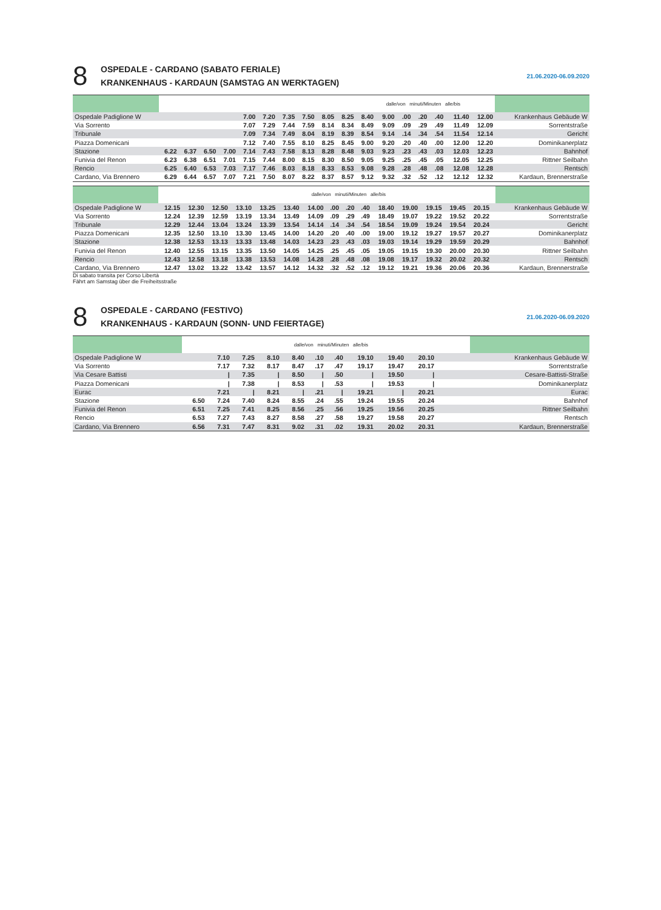8
OSPEDALE - CARDANO (SABATO FERIALE)
KRANKENHAUS - KARDAUN (SAMSTAG AN WERKTAGEN)
21.06.2020-06.09.2020
| | | | | | | | | | | | | dalle/von minuti/Minuten alle/bis | | | | | | |
| Ospedale Padiglione W | | | | | 7.00 | 7.20 | 7.35 | 7.50 | 8.05 | 8.25 | 8.40 | 9.00 | .00 | .20 | .40 | 11.40 | 12.00 | Krankenhaus Gebäude W |
| Via Sorrento | | | | | 7.07 | 7.29 | 7.44 | 7.59 | 8.14 | 8.34 | 8.49 | 9.09 | .09 | .29 | .49 | 11.49 | 12.09 | Sorrentstraße |
| Tribunale | | | | | 7.09 | 7.34 | 7.49 | 8.04 | 8.19 | 8.39 | 8.54 | 9.14 | .14 | .34 | .54 | 11.54 | 12.14 | Gericht |
| Piazza Domenicani | | | | | 7.12 | 7.40 | 7.55 | 8.10 | 8.25 | 8.45 | 9.00 | 9.20 | .20 | .40 | .00 | 12.00 | 12.20 | Dominikanerplatz |
| Stazione | 6.22 | 6.37 | 6.50 | 7.00 | 7.14 | 7.43 | 7.58 | 8.13 | 8.28 | 8.48 | 9.03 | 9.23 | .23 | .43 | .03 | 12.03 | 12.23 | Bahnhof |
| Funivia del Renon | 6.23 | 6.38 | 6.51 | 7.01 | 7.15 | 7.44 | 8.00 | 8.15 | 8.30 | 8.50 | 9.05 | 9.25 | .25 | .45 | .05 | 12.05 | 12.25 | Rittner Seilbahn |
| Rencio | 6.25 | 6.40 | 6.53 | 7.03 | 7.17 | 7.46 | 8.03 | 8.18 | 8.33 | 8.53 | 9.08 | 9.28 | .28 | .48 | .08 | 12.08 | 12.28 | Rentsch |
| Cardano, Via Brennero | 6.29 | 6.44 | 6.57 | 7.07 | 7.21 | 7.50 | 8.07 | 8.22 | 8.37 | 8.57 | 9.12 | 9.32 | .32 | .52 | .12 | 12.12 | 12.32 | Kardaun, Brennerstraße |
| | | | | | | | dalle/von minuti/Minuten alle/bis | | | | | | | | | | |
| Ospedale Padiglione W | 12.15 | 12.30 | 12.50 | 13.10 | 13.25 | 13.40 | 14.00 | .00 | .20 | .40 | 18.40 | 19.00 | 19.15 | 19.45 | 20.15 | | Krankenhaus Gebäude W |
| Via Sorrento | 12.24 | 12.39 | 12.59 | 13.19 | 13.34 | 13.49 | 14.09 | .09 | .29 | .49 | 18.49 | 19.07 | 19.22 | 19.52 | 20.22 | | Sorrentstraße |
| Tribunale | 12.29 | 12.44 | 13.04 | 13.24 | 13.39 | 13.54 | 14.14 | .14 | .34 | .54 | 18.54 | 19.09 | 19.24 | 19.54 | 20.24 | | Gericht |
| Piazza Domenicani | 12.35 | 12.50 | 13.10 | 13.30 | 13.45 | 14.00 | 14.20 | .20 | .40 | .00 | 19.00 | 19.12 | 19.27 | 19.57 | 20.27 | | Dominikanerplatz |
| Stazione | 12.38 | 12.53 | 13.13 | 13.33 | 13.48 | 14.03 | 14.23 | .23 | .43 | .03 | 19.03 | 19.14 | 19.29 | 19.59 | 20.29 | | Bahnhof |
| Funivia del Renon | 12.40 | 12.55 | 13.15 | 13.35 | 13.50 | 14.05 | 14.25 | .25 | .45 | .05 | 19.05 | 19.15 | 19.30 | 20.00 | 20.30 | | Rittner Seilbahn |
| Rencio | 12.43 | 12.58 | 13.18 | 13.38 | 13.53 | 14.08 | 14.28 | .28 | .48 | .08 | 19.08 | 19.17 | 19.32 | 20.02 | 20.32 | | Rentsch |
| Cardano, Via Brennero | 12.47 | 13.02 | 13.22 | 13.42 | 13.57 | 14.12 | 14.32 | .32 | .52 | .12 | 19.12 | 19.21 | 19.36 | 20.06 | 20.36 | | Kardaun, Brennerstraße |
Di sabato transita per Corso Libertà
Fährt am Samstag über die Freiheitsstraße
8
OSPEDALE - CARDANO (FESTIVO)
KRANKENHAUS - KARDAUN (SONN- UND FEIERTAGE)
21.06.2020-06.09.2020
| | | | | dalle/von minuti/Minuten alle/bis | | | | | | | | | | | | | |
| Ospedale Padiglione W | | 7.10 | 7.25 | 8.10 | 8.40 | .10 | .40 | 19.10 | 19.40 | 20.10 | | | | | | | Krankenhaus Gebäude W |
| Via Sorrento | | 7.17 | 7.32 | 8.17 | 8.47 | .17 | .47 | 19.17 | 19.47 | 20.17 | | | | | | | Sorrentstraße |
| Via Cesare Battisti | | / | 7.35 | / | 8.50 | / | .50 | / | 19.50 | / | | | | | | | Cesare-Battisti-Straße |
| Piazza Domenicani | | / | 7.38 | / | 8.53 | / | .53 | / | 19.53 | / | | | | | | | Dominikanerplatz |
| Eurac | | 7.21 | / | 8.21 | / | .21 | / | 19.21 | / | 20.21 | | | | | | | Eurac |
| Stazione | 6.50 | 7.24 | 7.40 | 8.24 | 8.55 | .24 | .55 | 19.24 | 19.55 | 20.24 | | | | | | | Bahnhof |
| Funivia del Renon | 6.51 | 7.25 | 7.41 | 8.25 | 8.56 | .25 | .56 | 19.25 | 19.56 | 20.25 | | | | | | | Rittner Seilbahn |
| Rencio | 6.53 | 7.27 | 7.43 | 8.27 | 8.58 | .27 | .58 | 19.27 | 19.58 | 20.27 | | | | | | | Rentsch |
| Cardano, Via Brennero | 6.56 | 7.31 | 7.47 | 8.31 | 9.02 | .31 | .02 | 19.31 | 20.02 | 20.31 | | | | | | | Kardaun, Brennerstraße |